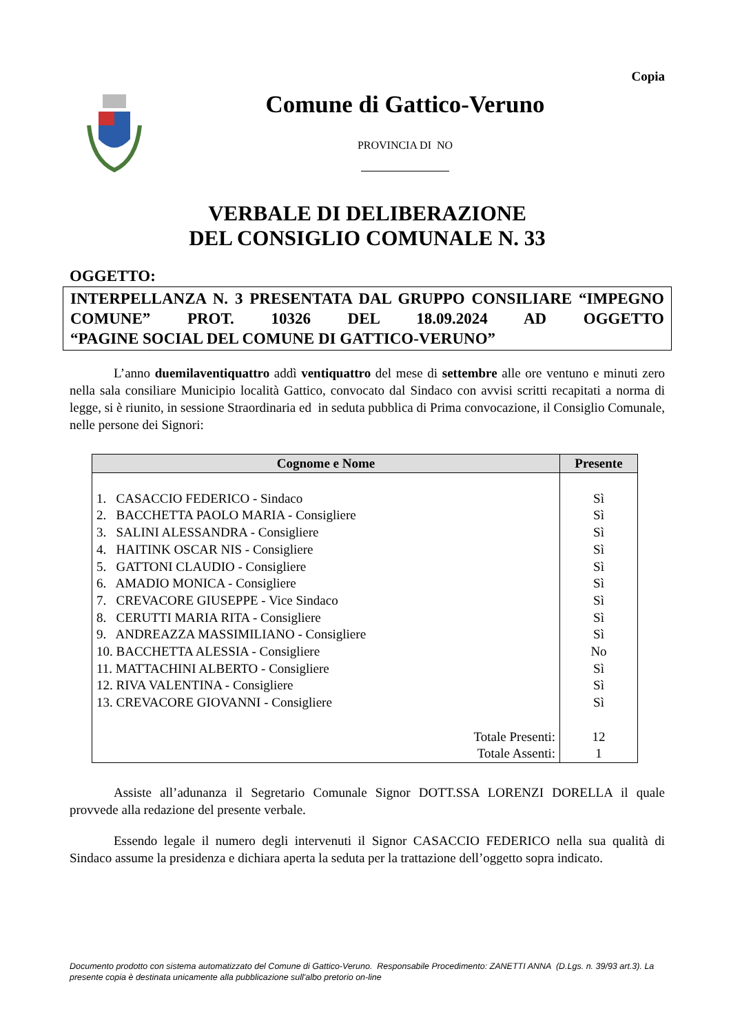Copia
Comune di Gattico-Veruno
PROVINCIA DI NO
VERBALE DI DELIBERAZIONE
DEL CONSIGLIO COMUNALE N. 33
OGGETTO:
INTERPELLANZA N. 3 PRESENTATA DAL GRUPPO CONSILIARE “IMPEGNO COMUNE” PROT. 10326 DEL 18.09.2024 AD OGGETTO
“PAGINE SOCIAL DEL COMUNE DI GATTICO-VERUNO”
L’anno duemilaventiquattro addì ventiquattro del mese di settembre alle ore ventuno e minuti zero nella sala consiliare Municipio località Gattico, convocato dal Sindaco con avvisi scritti recapitati a norma di legge, si è riunito, in sessione Straordinaria ed in seduta pubblica di Prima convocazione, il Consiglio Comunale, nelle persone dei Signori:
| Cognome e Nome | Presente |
| --- | --- |
| 1. CASACCIO FEDERICO - Sindaco | Sì |
| 2. BACCHETTA PAOLO MARIA - Consigliere | Sì |
| 3. SALINI ALESSANDRA - Consigliere | Sì |
| 4. HAITINK OSCAR NIS - Consigliere | Sì |
| 5. GATTONI CLAUDIO - Consigliere | Sì |
| 6. AMADIO MONICA - Consigliere | Sì |
| 7. CREVACORE GIUSEPPE - Vice Sindaco | Sì |
| 8. CERUTTI MARIA RITA - Consigliere | Sì |
| 9. ANDREAZZA MASSIMILIANO - Consigliere | Sì |
| 10. BACCHETTA ALESSIA - Consigliere | No |
| 11. MATTACHINI ALBERTO - Consigliere | Sì |
| 12. RIVA VALENTINA - Consigliere | Sì |
| 13. CREVACORE GIOVANNI - Consigliere | Sì |
| Totale Presenti: | 12 |
| Totale Assenti: | 1 |
Assiste all’adunanza il Segretario Comunale Signor DOTT.SSA LORENZI DORELLA il quale provvede alla redazione del presente verbale.
Essendo legale il numero degli intervenuti il Signor CASACCIO FEDERICO nella sua qualità di Sindaco assume la presidenza e dichiara aperta la seduta per la trattazione dell’oggetto sopra indicato.
Documento prodotto con sistema automatizzato del Comune di Gattico-Veruno. Responsabile Procedimento: ZANETTI ANNA (D.Lgs. n. 39/93 art.3). La presente copia è destinata unicamente alla pubblicazione sull'albo pretorio on-line